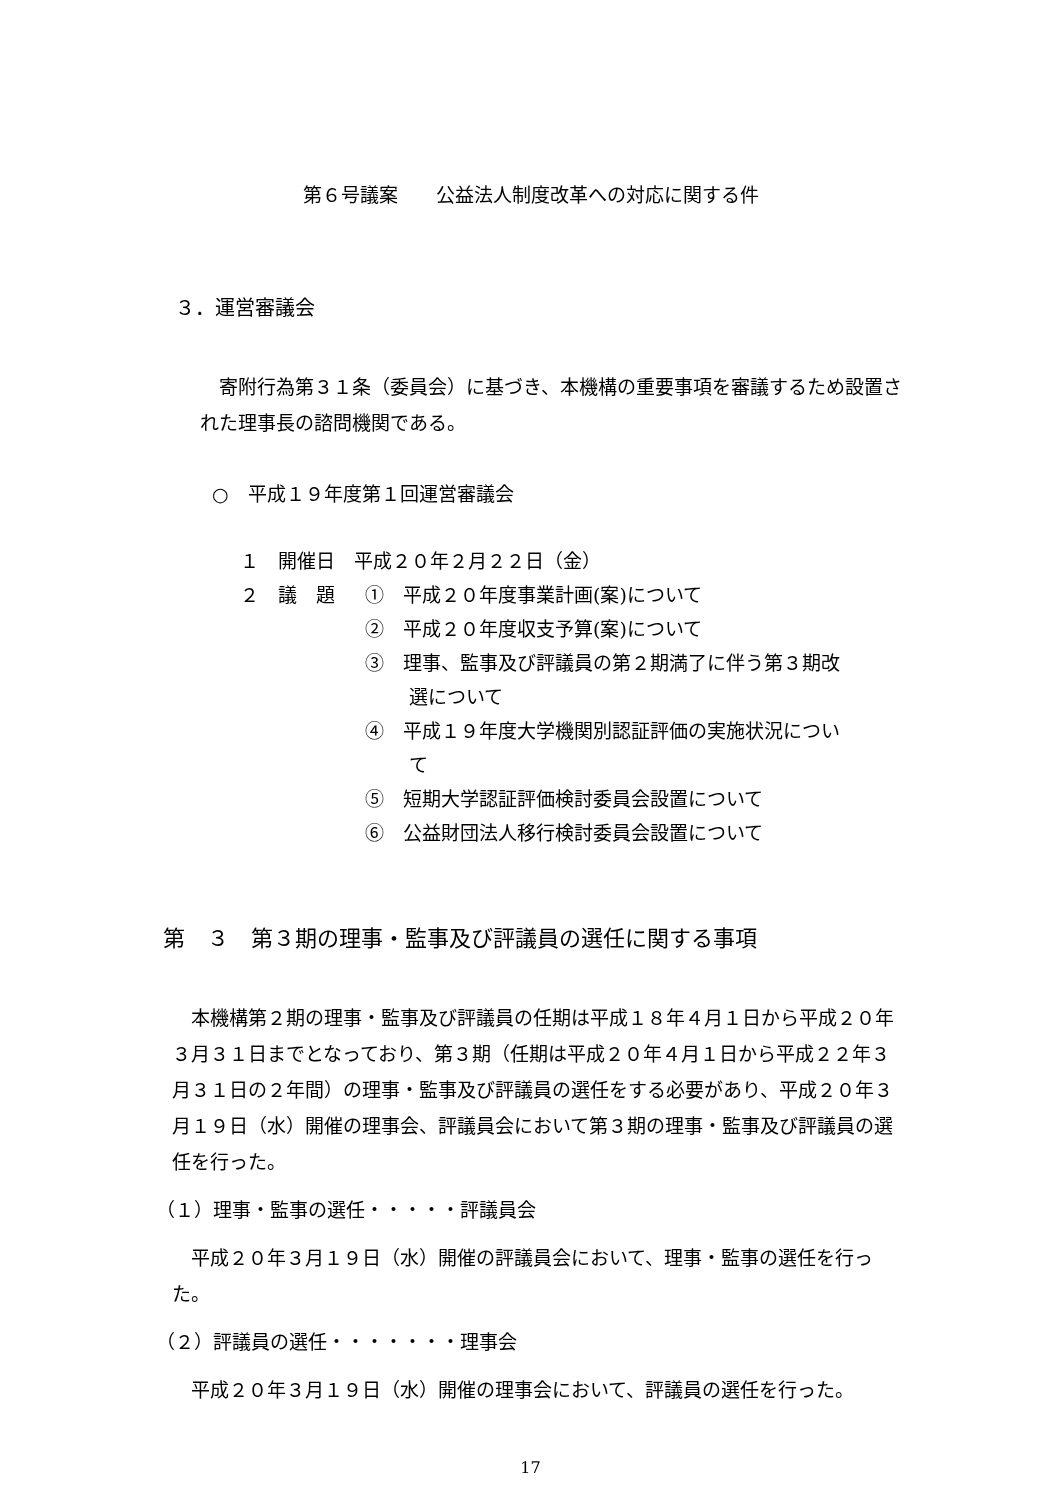第６号議案　　公益法人制度改革への対応に関する件
３．運営審議会
　寄附行為第３１条（委員会）に基づき、本機構の重要事項を審議するため設置された理事長の諮問機関である。
○　平成１９年度第１回運営審議会
１　開催日　平成２０年２月２２日（金）
２　議　題 ①　平成２０年度事業計画(案)について
②　平成２０年度収支予算(案)について
③　理事、監事及び評議員の第２期満了に伴う第３期改選について
④　平成１９年度大学機関別認証評価の実施状況について
⑤　短期大学認証評価検討委員会設置について
⑥　公益財団法人移行検討委員会設置について
第　３　第３期の理事・監事及び評議員の選任に関する事項
　本機構第２期の理事・監事及び評議員の任期は平成１８年４月１日から平成２０年３月３１日までとなっており、第３期（任期は平成２０年４月１日から平成２２年３月３１日の２年間）の理事・監事及び評議員の選任をする必要があり、平成２０年３月１９日（水）開催の理事会、評議員会において第３期の理事・監事及び評議員の選任を行った。
（１）理事・監事の選任・・・・・評議員会
　平成２０年３月１９日（水）開催の評議員会において、理事・監事の選任を行った。
（２）評議員の選任・・・・・・・理事会
　平成２０年３月１９日（水）開催の理事会において、評議員の選任を行った。
17